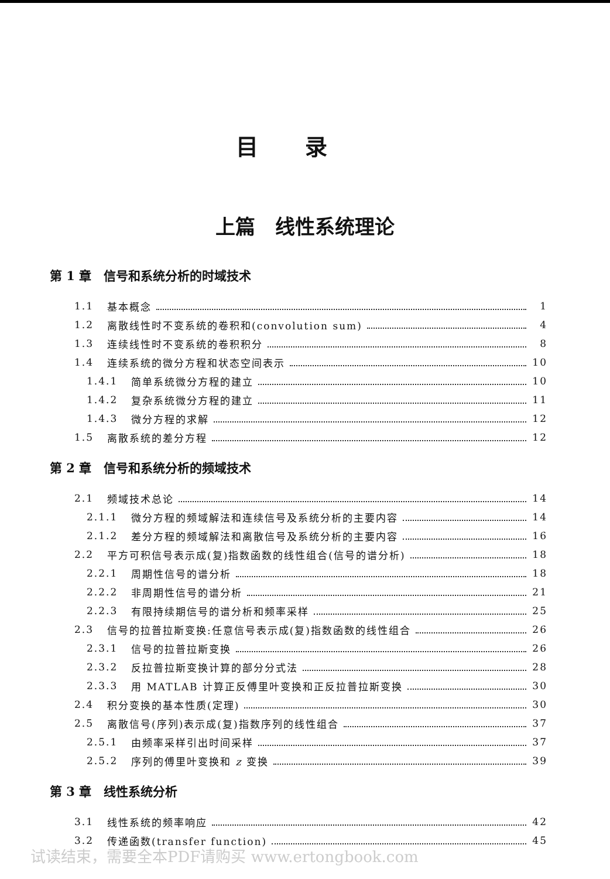目录
上篇　线性系统理论
第 1 章　信号和系统分析的时域技术
1.1 基本概念 1
1.2 离散线性时不变系统的卷积和(convolution sum) 4
1.3 连续线性时不变系统的卷积积分 8
1.4 连续系统的微分方程和状态空间表示 10
1.4.1 简单系统微分方程的建立 10
1.4.2 复杂系统微分方程的建立 11
1.4.3 微分方程的求解 12
1.5 离散系统的差分方程 12
第 2 章　信号和系统分析的频域技术
2.1 频域技术总论 14
2.1.1 微分方程的频域解法和连续信号及系统分析的主要内容 14
2.1.2 差分方程的频域解法和离散信号及系统分析的主要内容 16
2.2 平方可积信号表示成(复)指数函数的线性组合(信号的谱分析) 18
2.2.1 周期性信号的谱分析 18
2.2.2 非周期性信号的谱分析 21
2.2.3 有限持续期信号的谱分析和频率采样 25
2.3 信号的拉普拉斯变换:任意信号表示成(复)指数函数的线性组合 26
2.3.1 信号的拉普拉斯变换 26
2.3.2 反拉普拉斯变换计算的部分分式法 28
2.3.3 用 MATLAB 计算正反傅里叶变换和正反拉普拉斯变换 30
2.4 积分变换的基本性质(定理) 30
2.5 离散信号(序列)表示成(复)指数序列的线性组合 37
2.5.1 由频率采样引出时间采样 37
2.5.2 序列的傅里叶变换和 z 变换 39
第 3 章　线性系统分析
3.1 线性系统的频率响应 42
3.2 传递函数(transfer function) 45
试读结束，需要全本PDF请购买 www.ertongbook.com